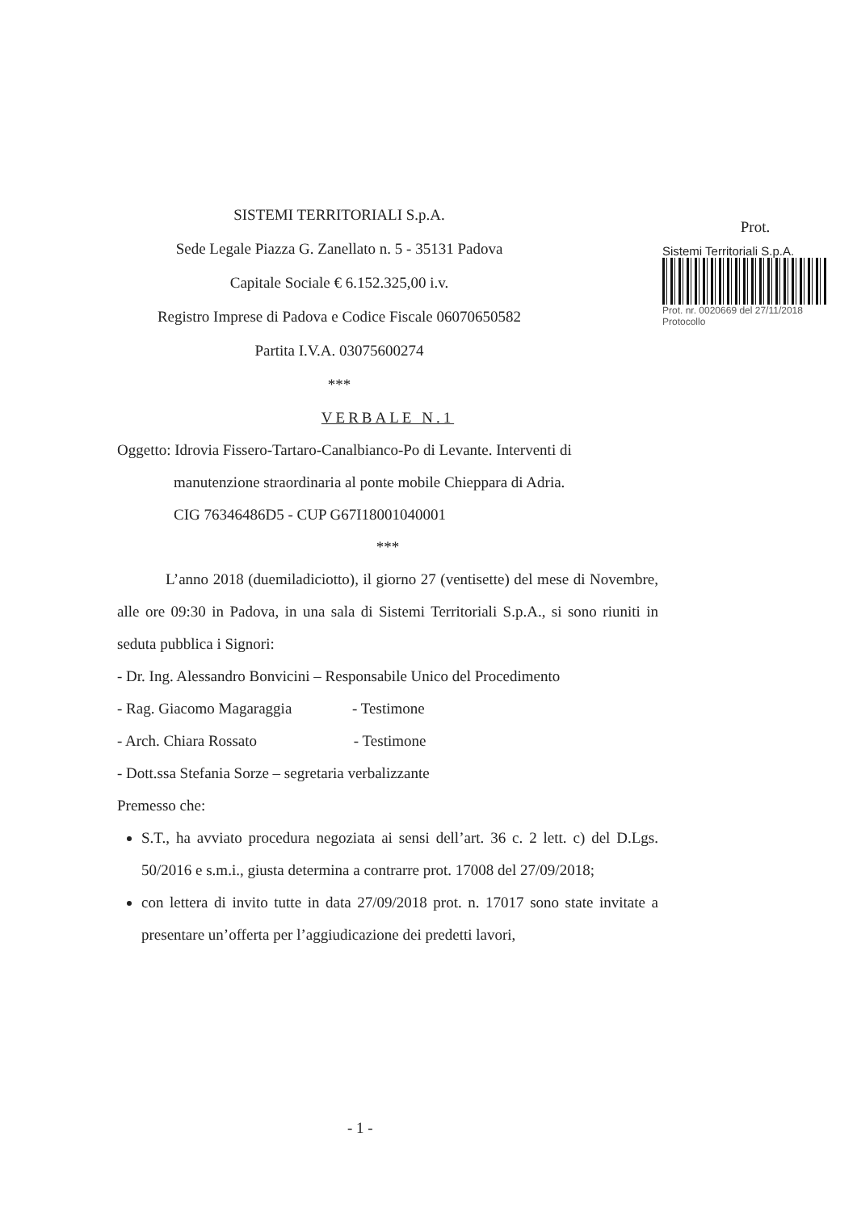SISTEMI TERRITORIALI S.p.A.
Sede Legale Piazza G. Zanellato n. 5 - 35131 Padova
Capitale Sociale € 6.152.325,00 i.v.
Registro Imprese di Padova e Codice Fiscale 06070650582
Partita I.V.A. 03075600274
***
Prot.
Sistemi Territoriali S.p.A.
Prot. nr. 0020669 del 27/11/2018
Protocollo
VERBALE N.1
Oggetto: Idrovia Fissero-Tartaro-Canalbianco-Po di Levante. Interventi di
manutenzione straordinaria al ponte mobile Chieppara di Adria.
CIG 76346486D5 - CUP G67I18001040001
***
L’anno 2018 (duemiladiciotto), il giorno 27 (ventisette) del mese di Novembre, alle ore 09:30 in Padova, in una sala di Sistemi Territoriali S.p.A., si sono riuniti in seduta pubblica i Signori:
- Dr. Ing. Alessandro Bonvicini – Responsabile Unico del Procedimento
- Rag. Giacomo Magaraggia - Testimone
- Arch. Chiara Rossato - Testimone
- Dott.ssa Stefania Sorze – segretaria verbalizzante
Premesso che:
S.T., ha avviato procedura negoziata ai sensi dell’art. 36 c. 2 lett. c) del D.Lgs. 50/2016 e s.m.i., giusta determina a contrarre prot. 17008 del 27/09/2018;
con lettera di invito tutte in data 27/09/2018 prot. n. 17017 sono state invitate a presentare un’offerta per l’aggiudicazione dei predetti lavori,
- 1 -